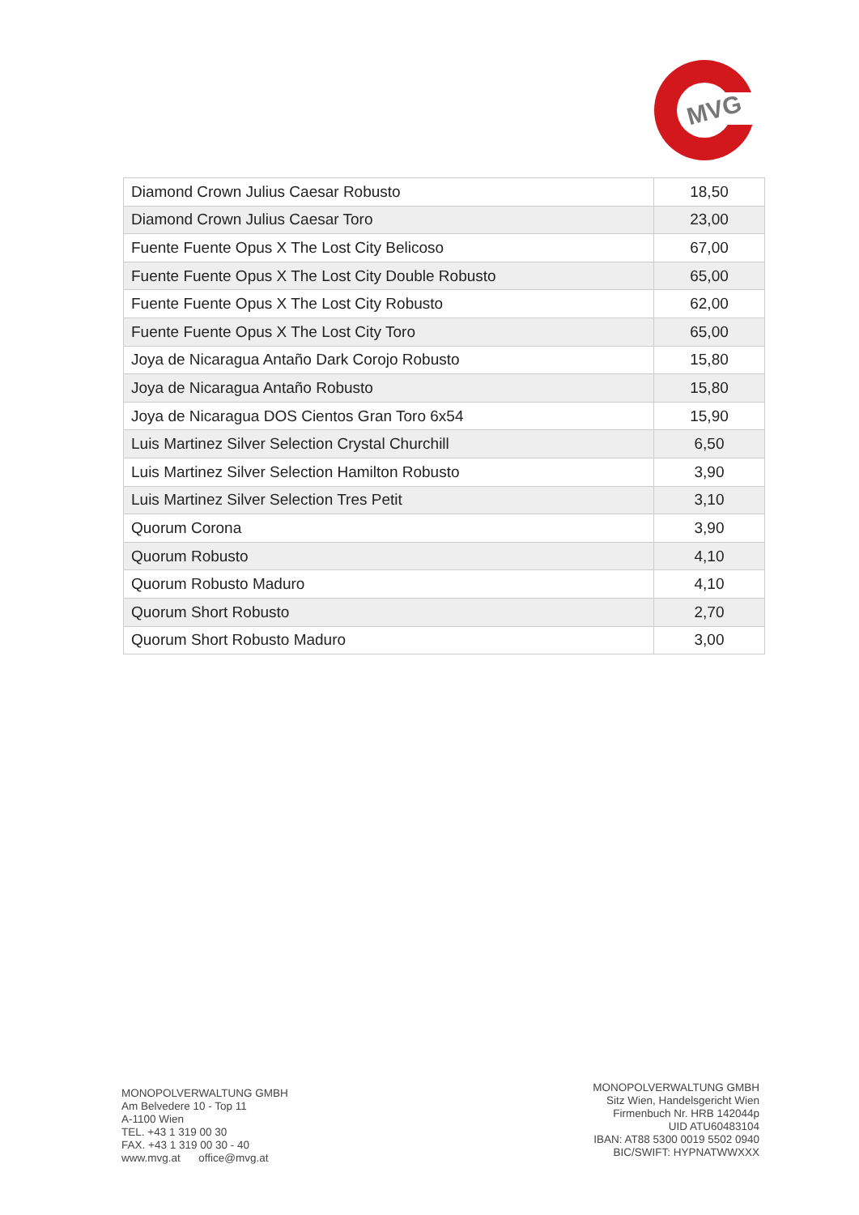MVG
| Diamond Crown Julius Caesar Robusto | 18,50 |
| Diamond Crown Julius Caesar Toro | 23,00 |
| Fuente Fuente Opus X The Lost City Belicoso | 67,00 |
| Fuente Fuente Opus X The Lost City Double Robusto | 65,00 |
| Fuente Fuente Opus X The Lost City Robusto | 62,00 |
| Fuente Fuente Opus X The Lost City Toro | 65,00 |
| Joya de Nicaragua Antaño Dark Corojo Robusto | 15,80 |
| Joya de Nicaragua Antaño Robusto | 15,80 |
| Joya de Nicaragua DOS Cientos Gran Toro 6x54 | 15,90 |
| Luis Martinez Silver Selection Crystal Churchill | 6,50 |
| Luis Martinez Silver Selection Hamilton Robusto | 3,90 |
| Luis Martinez Silver Selection Tres Petit | 3,10 |
| Quorum Corona | 3,90 |
| Quorum Robusto | 4,10 |
| Quorum Robusto Maduro | 4,10 |
| Quorum Short Robusto | 2,70 |
| Quorum Short Robusto Maduro | 3,00 |
MONOPOLVERWALTUNG GMBH
Am Belvedere 10 - Top 11
A-1100 Wien
TEL. +43 1 319 00 30
FAX. +43 1 319 00 30 - 40
www.mvg.at office@mvg.at
MONOPOLVERWALTUNG GMBH
Sitz Wien, Handelsgericht Wien
Firmenbuch Nr. HRB 142044p
UID ATU60483104
IBAN: AT88 5300 0019 5502 0940
BIC/SWIFT: HYPNATWWXXX